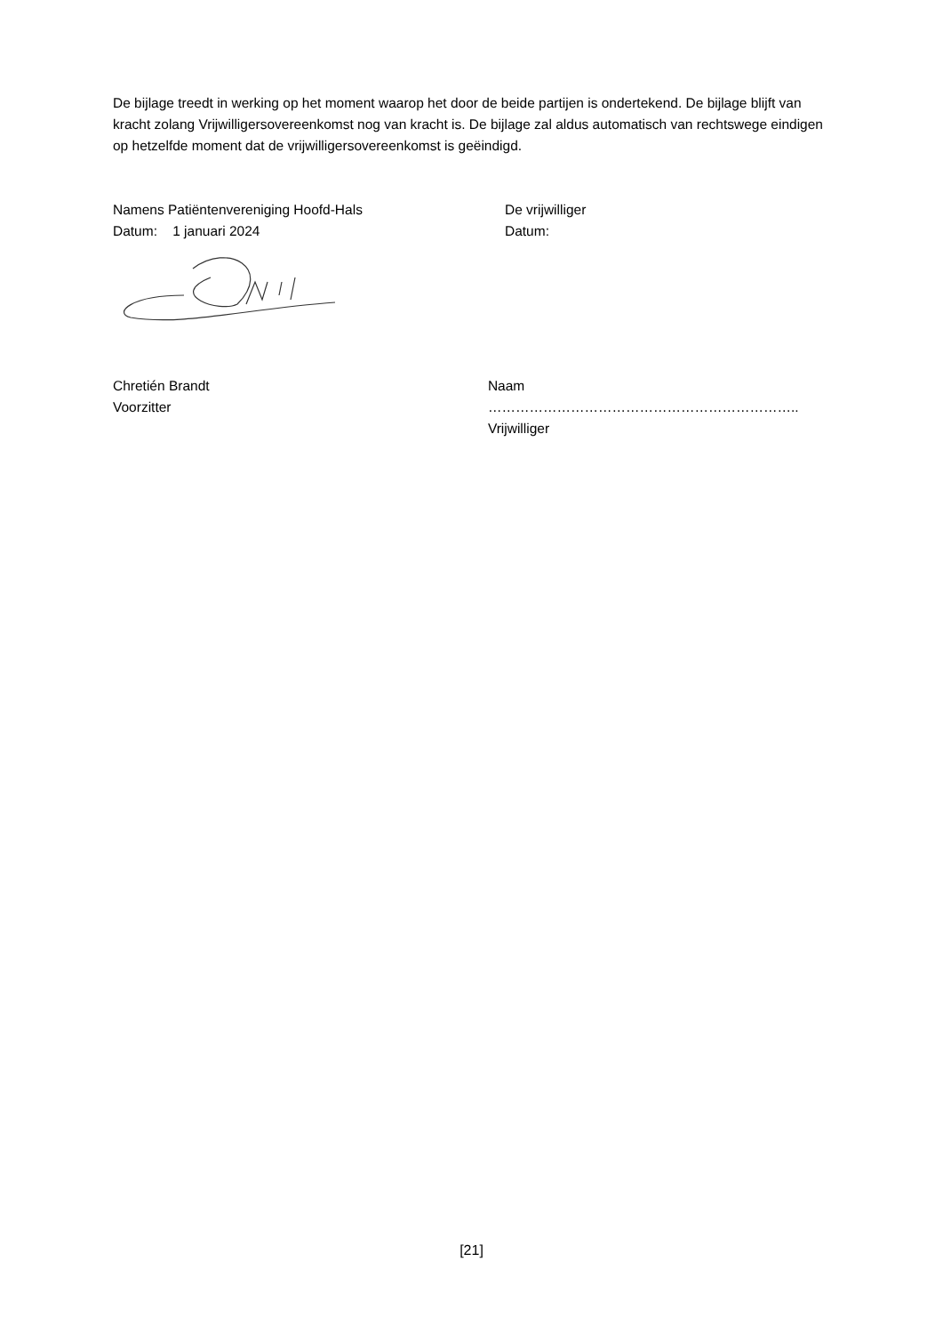De bijlage treedt in werking op het moment waarop het door de beide partijen is ondertekend. De bijlage blijft van kracht zolang Vrijwilligersovereenkomst nog van kracht is. De bijlage zal aldus automatisch van rechtswege eindigen op hetzelfde moment dat de vrijwilligersovereenkomst is geëindigd.
Namens Patiëntenvereniging Hoofd-Hals
Datum: 1 januari 2024
De vrijwilliger
Datum:
Chretién Brandt
Voorzitter
Naam …………………………………………………………..
Vrijwilliger
[21]